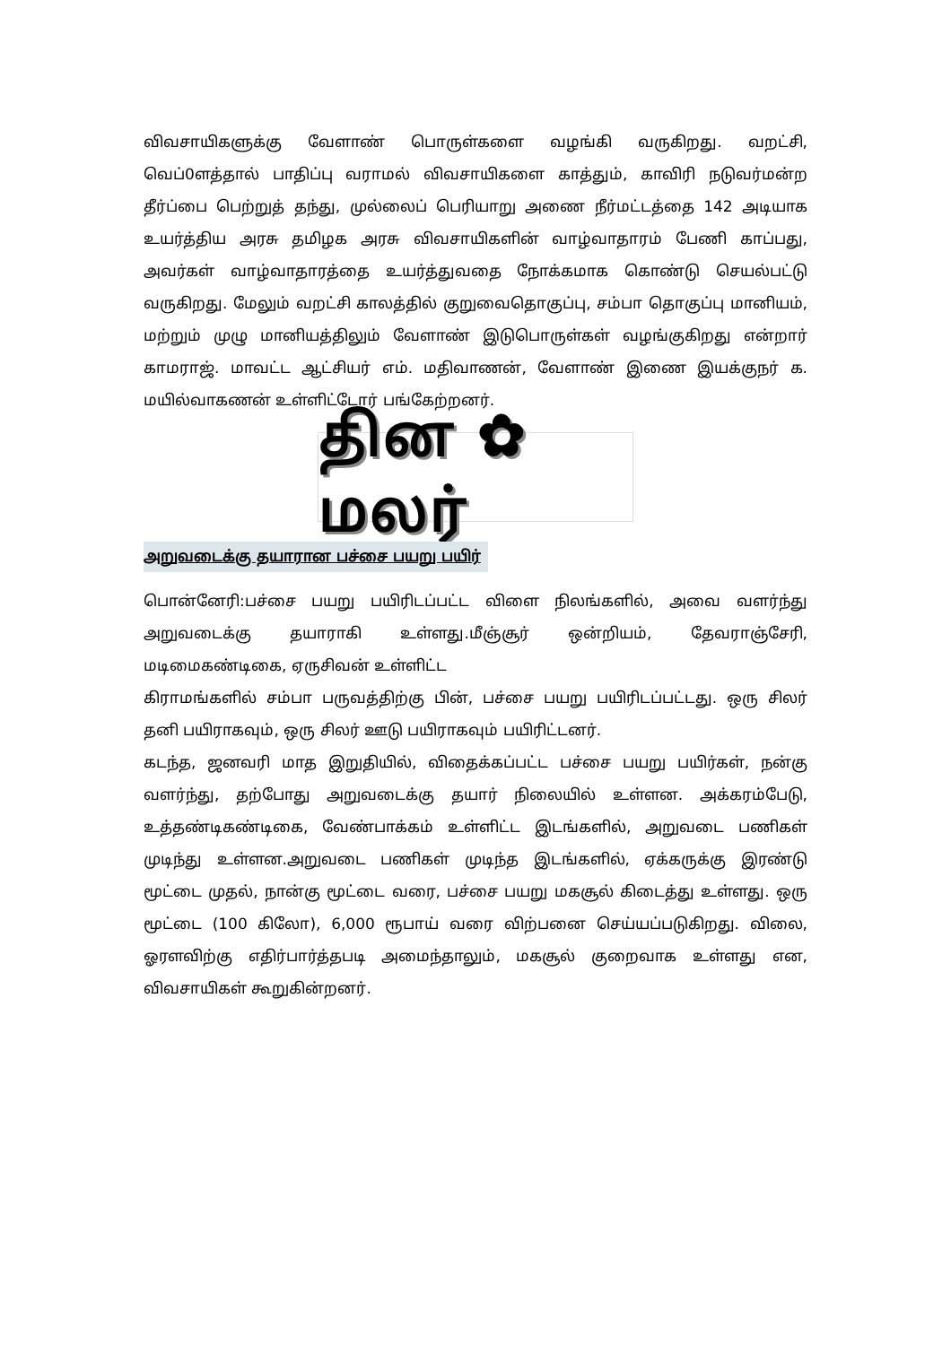விவசாயிகளுக்கு வேளாண் பொருள்களை வழங்கி வருகிறது. வறட்சி, வெப்0ளத்தால் பாதிப்பு வராமல் விவசாயிகளை காத்தும், காவிரி நடுவர்மன்ற தீர்ப்பை பெற்றுத் தந்து, முல்லைப் பெரியாறு அணை நீர்மட்டத்தை 142 அடியாக உயர்த்திய அரசு தமிழக அரசு விவசாயிகளின் வாழ்வாதாரம் பேணி காப்பது, அவர்கள் வாழ்வாதாரத்தை உயர்த்துவதை நோக்கமாக கொண்டு செயல்பட்டு வருகிறது. மேலும் வறட்சி காலத்தில் குறுவைதொகுப்பு, சம்பா தொகுப்பு மானியம், மற்றும் முழு மானியத்திலும் வேளாண் இடுபொருள்கள் வழங்குகிறது என்றார் காமராஜ். மாவட்ட ஆட்சியர் எம். மதிவாணன், வேளாண் இணை இயக்குநர் க. மயில்வாகணன் உள்ளிட்டோர் பங்கேற்றனர்.
தின ✿ மலர்
அறுவடைக்கு தயாரான பச்சை பயறு பயிர்
பொன்னேரி:பச்சை பயறு பயிரிடப்பட்ட விளை நிலங்களில், அவை வளர்ந்து அறுவடைக்கு தயாராகி உள்ளது.மீஞ்சூர் ஒன்றியம், தேவராஞ்சேரி, மடிமைகண்டிகை, ஏருசிவன் உள்ளிட்ட
கிராமங்களில் சம்பா பருவத்திற்கு பின், பச்சை பயறு பயிரிடப்பட்டது. ஒரு சிலர் தனி பயிராகவும், ஒரு சிலர் ஊடு பயிராகவும் பயிரிட்டனர்.
கடந்த, ஜனவரி மாத இறுதியில், விதைக்கப்பட்ட பச்சை பயறு பயிர்கள், நன்கு வளர்ந்து, தற்போது அறுவடைக்கு தயார் நிலையில் உள்ளன. அக்கரம்பேடு, உத்தண்டிகண்டிகை, வேண்பாக்கம் உள்ளிட்ட இடங்களில், அறுவடை பணிகள் முடிந்து உள்ளன.அறுவடை பணிகள் முடிந்த இடங்களில், ஏக்கருக்கு இரண்டு மூட்டை முதல், நான்கு மூட்டை வரை, பச்சை பயறு மகசூல் கிடைத்து உள்ளது. ஒரு மூட்டை (100 கிலோ), 6,000 ரூபாய் வரை விற்பனை செய்யப்படுகிறது. விலை, ஓரளவிற்கு எதிர்பார்த்தபடி அமைந்தாலும், மகசூல் குறைவாக உள்ளது என, விவசாயிகள் கூறுகின்றனர்.